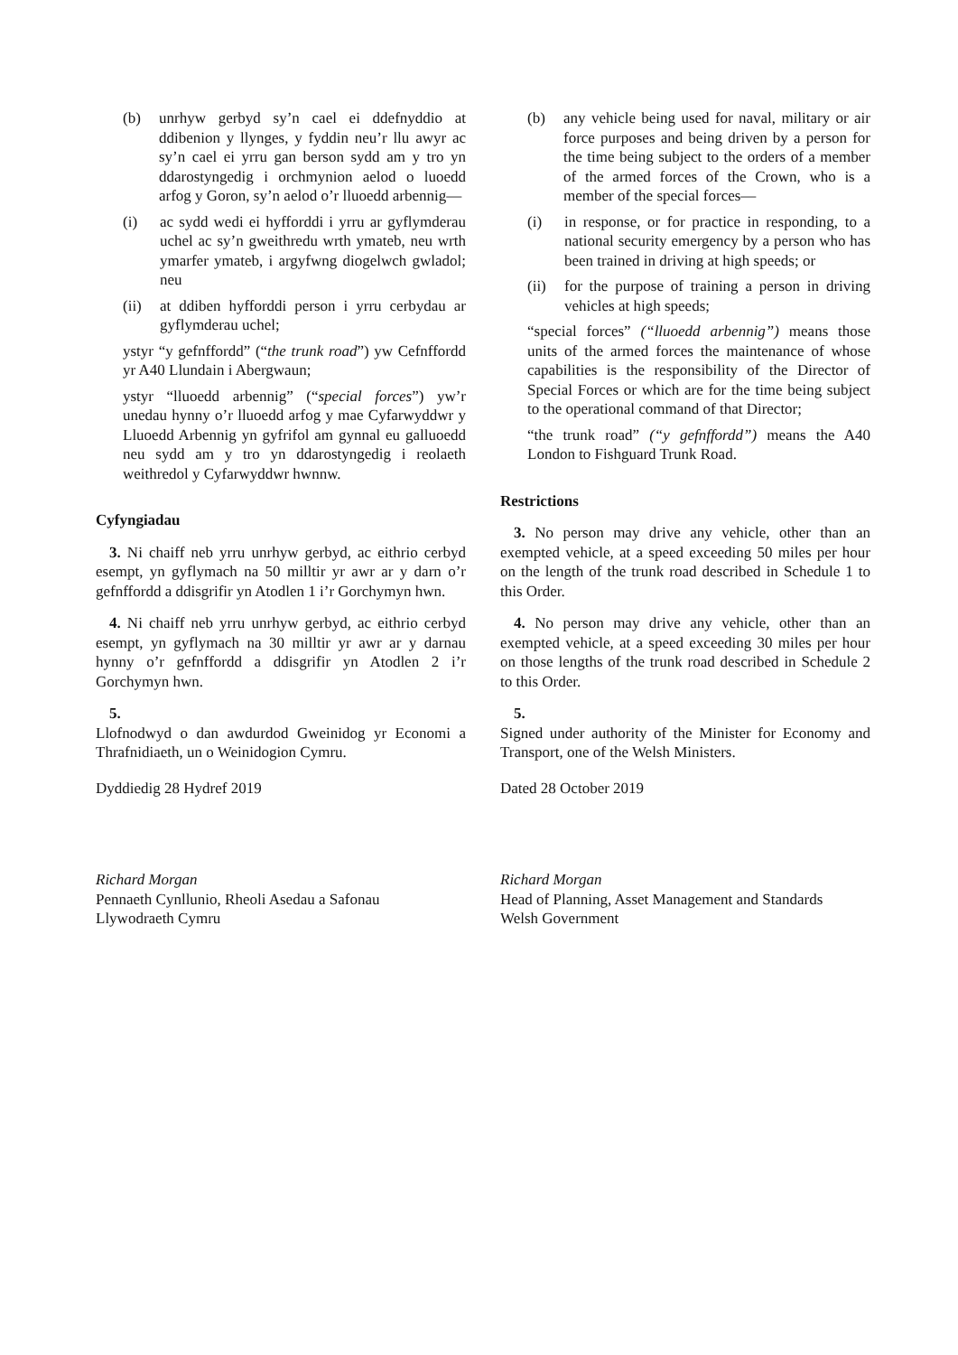(b) unrhyw gerbyd sy’n cael ei ddefnyddio at ddibenion y llynges, y fyddin neu’r llu awyr ac sy’n cael ei yrru gan berson sydd am y tro yn ddarostyngedig i orchmynion aelod o luoedd arfog y Goron, sy’n aelod o’r lluoedd arbennig—
(i) ac sydd wedi ei hyfforddi i yrru ar gyflymderau uchel ac sy’n gweithredu wrth ymateb, neu wrth ymarfer ymateb, i argyfwng diogelwch gwladol; neu
(ii) at ddiben hyfforddi person i yrru cerbydau ar gyflymderau uchel;
ystyr “y gefnffordd” (“the trunk road”) yw Cefnffordd yr A40 Llundain i Abergwaun;
ystyr “lluoedd arbennig” (“special forces”) yw’r unedau hynny o’r lluoedd arfog y mae Cyfarwyddwr y Lluoedd Arbennig yn gyfrifol am gynnal eu galluoedd neu sydd am y tro yn ddarostyngedig i reolaeth weithredol y Cyfarwyddwr hwnnw.
Cyfyngiadau
3. Ni chaiff neb yrru unrhyw gerbyd, ac eithrio cerbyd esempt, yn gyflymach na 50 milltir yr awr ar y darn o’r gefnffordd a ddisgrifir yn Atodlen 1 i’r Gorchymyn hwn.
4. Ni chaiff neb yrru unrhyw gerbyd, ac eithrio cerbyd esempt, yn gyflymach na 30 milltir yr awr ar y darnau hynny o’r gefnffordd a ddisgrifir yn Atodlen 2 i’r Gorchymyn hwn.
5.
Llofnodwyd o dan awdurdod Gweinidog yr Economi a Thrafnidiaeth, un o Weinidogion Cymru.
Dyddiedig 28 Hydref 2019
Richard Morgan
Pennaeth Cynllunio, Rheoli Asedau a Safonau
Llywodraeth Cymru
(b) any vehicle being used for naval, military or air force purposes and being driven by a person for the time being subject to the orders of a member of the armed forces of the Crown, who is a member of the special forces—
(i) in response, or for practice in responding, to a national security emergency by a person who has been trained in driving at high speeds; or
(ii) for the purpose of training a person in driving vehicles at high speeds;
“special forces” (“lluoedd arbennig”) means those units of the armed forces the maintenance of whose capabilities is the responsibility of the Director of Special Forces or which are for the time being subject to the operational command of that Director;
“the trunk road” (“y gefnffordd”) means the A40 London to Fishguard Trunk Road.
Restrictions
3. No person may drive any vehicle, other than an exempted vehicle, at a speed exceeding 50 miles per hour on the length of the trunk road described in Schedule 1 to this Order.
4. No person may drive any vehicle, other than an exempted vehicle, at a speed exceeding 30 miles per hour on those lengths of the trunk road described in Schedule 2 to this Order.
5.
Signed under authority of the Minister for Economy and Transport, one of the Welsh Ministers.
Dated 28 October 2019
Richard Morgan
Head of Planning, Asset Management and Standards
Welsh Government